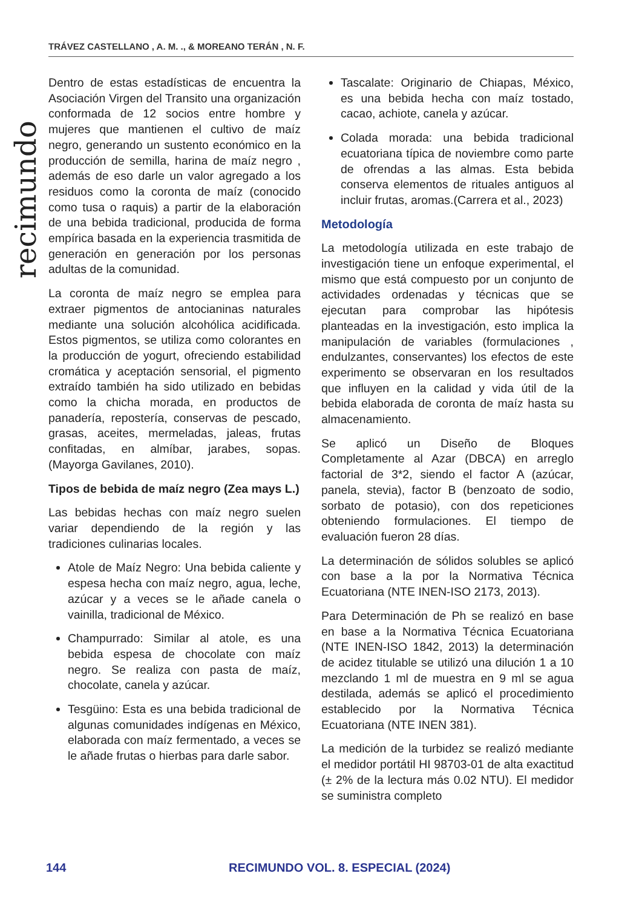TRÁVEZ CASTELLANO , A. M. ., & MOREANO TERÁN , N. F.
recimundo
Dentro de estas estadísticas de encuentra la Asociación Virgen del Transito una organización conformada de 12 socios entre hombre y mujeres que mantienen el cultivo de maíz negro, generando un sustento económico en la producción de semilla, harina de maíz negro , además de eso darle un valor agregado a los residuos como la coronta de maíz (conocido como tusa o raquis) a partir de la elaboración de una bebida tradicional, producida de forma empírica basada en la experiencia trasmitida de generación en generación por los personas adultas de la comunidad.
La coronta de maíz negro se emplea para extraer pigmentos de antocianinas naturales mediante una solución alcohólica acidificada. Estos pigmentos, se utiliza como colorantes en la producción de yogurt, ofreciendo estabilidad cromática y aceptación sensorial, el pigmento extraído también ha sido utilizado en bebidas como la chicha morada, en productos de panadería, repostería, conservas de pescado, grasas, aceites, mermeladas, jaleas, frutas confitadas, en almíbar, jarabes, sopas. (Mayorga Gavilanes, 2010).
Tipos de bebida de maíz negro (Zea mays L.)
Las bebidas hechas con maíz negro suelen variar dependiendo de la región y las tradiciones culinarias locales.
Atole de Maíz Negro: Una bebida caliente y espesa hecha con maíz negro, agua, leche, azúcar y a veces se le añade canela o vainilla, tradicional de México.
Champurrado: Similar al atole, es una bebida espesa de chocolate con maíz negro. Se realiza con pasta de maíz, chocolate, canela y azúcar.
Tesgüino: Esta es una bebida tradicional de algunas comunidades indígenas en México, elaborada con maíz fermentado, a veces se le añade frutas o hierbas para darle sabor.
Tascalate: Originario de Chiapas, México, es una bebida hecha con maíz tostado, cacao, achiote, canela y azúcar.
Colada morada: una bebida tradicional ecuatoriana típica de noviembre como parte de ofrendas a las almas. Esta bebida conserva elementos de rituales antiguos al incluir frutas, aromas.(Carrera et al., 2023)
Metodología
La metodología utilizada en este trabajo de investigación tiene un enfoque experimental, el mismo que está compuesto por un conjunto de actividades ordenadas y técnicas que se ejecutan para comprobar las hipótesis planteadas en la investigación, esto implica la manipulación de variables (formulaciones , endulzantes, conservantes) los efectos de este experimento se observaran en los resultados que influyen en la calidad y vida útil de la bebida elaborada de coronta de maíz hasta su almacenamiento.
Se aplicó un Diseño de Bloques Completamente al Azar (DBCA) en arreglo factorial de 3*2, siendo el factor A (azúcar, panela, stevia), factor B (benzoato de sodio, sorbato de potasio), con dos repeticiones obteniendo formulaciones. El tiempo de evaluación fueron 28 días.
La determinación de sólidos solubles se aplicó con base a la por la Normativa Técnica Ecuatoriana (NTE INEN-ISO 2173, 2013).
Para Determinación de Ph se realizó en base en base a la Normativa Técnica Ecuatoriana (NTE INEN-ISO 1842, 2013) la determinación de acidez titulable se utilizó una dilución 1 a 10 mezclando 1 ml de muestra en 9 ml se agua destilada, además se aplicó el procedimiento establecido por la Normativa Técnica Ecuatoriana (NTE INEN 381).
La medición de la turbidez se realizó mediante el medidor portátil HI 98703-01 de alta exactitud (± 2% de la lectura más 0.02 NTU). El medidor se suministra completo
144 RECIMUNDO VOL. 8. ESPECIAL (2024)